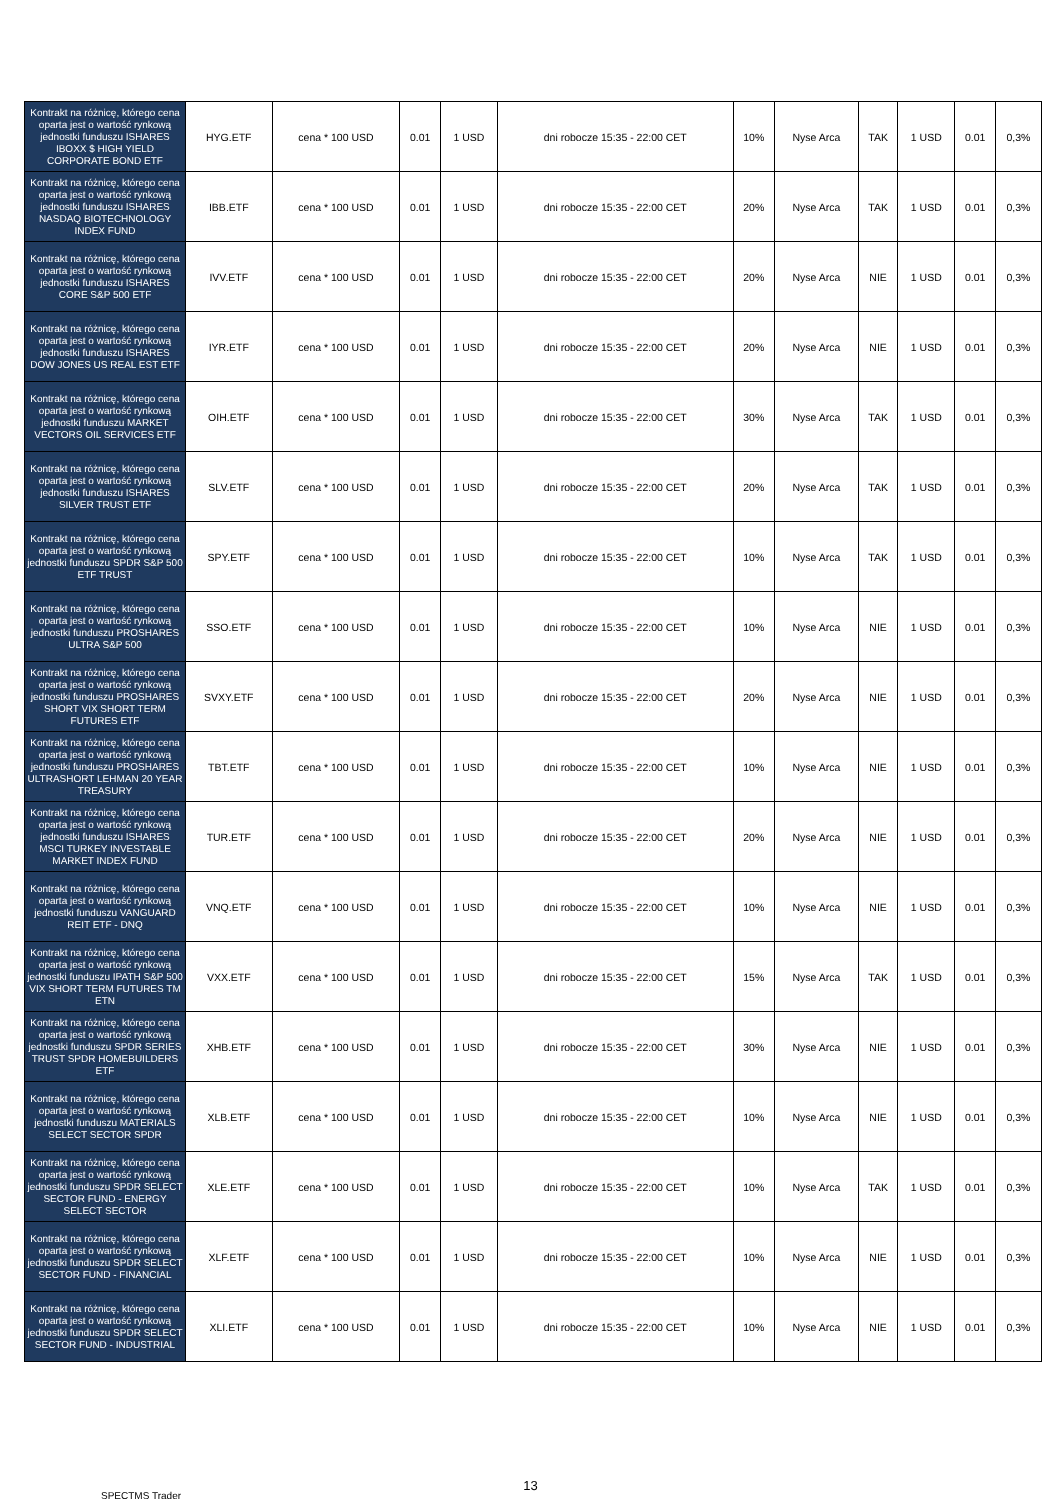| Kontrakt na różnicę, którego cena oparta jest o wartość rynkową jednostki funduszu ISHARES IBOXX $ HIGH YIELD CORPORATE BOND ETF | HYG.ETF | cena * 100 USD | 0.01 | 1 USD | dni robocze 15:35 - 22:00 CET | 10% | Nyse Arca | TAK | 1 USD | 0.01 | 0,3% |
| Kontrakt na różnicę, którego cena oparta jest o wartość rynkową jednostki funduszu ISHARES NASDAQ BIOTECHNOLOGY INDEX FUND | IBB.ETF | cena * 100 USD | 0.01 | 1 USD | dni robocze 15:35 - 22:00 CET | 20% | Nyse Arca | TAK | 1 USD | 0.01 | 0,3% |
| Kontrakt na różnicę, którego cena oparta jest o wartość rynkową jednostki funduszu ISHARES CORE S&P 500 ETF | IVV.ETF | cena * 100 USD | 0.01 | 1 USD | dni robocze 15:35 - 22:00 CET | 20% | Nyse Arca | NIE | 1 USD | 0.01 | 0,3% |
| Kontrakt na różnicę, którego cena oparta jest o wartość rynkową jednostki funduszu ISHARES DOW JONES US REAL EST ETF | IYR.ETF | cena * 100 USD | 0.01 | 1 USD | dni robocze 15:35 - 22:00 CET | 20% | Nyse Arca | NIE | 1 USD | 0.01 | 0,3% |
| Kontrakt na różnicę, którego cena oparta jest o wartość rynkową jednostki funduszu MARKET VECTORS OIL SERVICES ETF | OIH.ETF | cena * 100 USD | 0.01 | 1 USD | dni robocze 15:35 - 22:00 CET | 30% | Nyse Arca | TAK | 1 USD | 0.01 | 0,3% |
| Kontrakt na różnicę, którego cena oparta jest o wartość rynkową jednostki funduszu ISHARES SILVER TRUST ETF | SLV.ETF | cena * 100 USD | 0.01 | 1 USD | dni robocze 15:35 - 22:00 CET | 20% | Nyse Arca | TAK | 1 USD | 0.01 | 0,3% |
| Kontrakt na różnicę, którego cena oparta jest o wartość rynkową jednostki funduszu SPDR S&P 500 ETF TRUST | SPY.ETF | cena * 100 USD | 0.01 | 1 USD | dni robocze 15:35 - 22:00 CET | 10% | Nyse Arca | TAK | 1 USD | 0.01 | 0,3% |
| Kontrakt na różnicę, którego cena oparta jest o wartość rynkową jednostki funduszu PROSHARES ULTRA S&P 500 | SSO.ETF | cena * 100 USD | 0.01 | 1 USD | dni robocze 15:35 - 22:00 CET | 10% | Nyse Arca | NIE | 1 USD | 0.01 | 0,3% |
| Kontrakt na różnicę, którego cena oparta jest o wartość rynkową jednostki funduszu PROSHARES SHORT VIX SHORT TERM FUTURES ETF | SVXY.ETF | cena * 100 USD | 0.01 | 1 USD | dni robocze 15:35 - 22:00 CET | 20% | Nyse Arca | NIE | 1 USD | 0.01 | 0,3% |
| Kontrakt na różnicę, którego cena oparta jest o wartość rynkową jednostki funduszu PROSHARES ULTRASHORT LEHMAN 20 YEAR TREASURY | TBT.ETF | cena * 100 USD | 0.01 | 1 USD | dni robocze 15:35 - 22:00 CET | 10% | Nyse Arca | NIE | 1 USD | 0.01 | 0,3% |
| Kontrakt na różnicę, którego cena oparta jest o wartość rynkową jednostki funduszu ISHARES MSCI TURKEY INVESTABLE MARKET INDEX FUND | TUR.ETF | cena * 100 USD | 0.01 | 1 USD | dni robocze 15:35 - 22:00 CET | 20% | Nyse Arca | NIE | 1 USD | 0.01 | 0,3% |
| Kontrakt na różnicę, którego cena oparta jest o wartość rynkową jednostki funduszu VANGUARD REIT ETF - DNQ | VNQ.ETF | cena * 100 USD | 0.01 | 1 USD | dni robocze 15:35 - 22:00 CET | 10% | Nyse Arca | NIE | 1 USD | 0.01 | 0,3% |
| Kontrakt na różnicę, którego cena oparta jest o wartość rynkową jednostki funduszu IPATH S&P 500 VIX SHORT TERM FUTURES TM ETN | VXX.ETF | cena * 100 USD | 0.01 | 1 USD | dni robocze 15:35 - 22:00 CET | 15% | Nyse Arca | TAK | 1 USD | 0.01 | 0,3% |
| Kontrakt na różnicę, którego cena oparta jest o wartość rynkową jednostki funduszu SPDR SERIES TRUST SPDR HOMEBUILDERS ETF | XHB.ETF | cena * 100 USD | 0.01 | 1 USD | dni robocze 15:35 - 22:00 CET | 30% | Nyse Arca | NIE | 1 USD | 0.01 | 0,3% |
| Kontrakt na różnicę, którego cena oparta jest o wartość rynkową jednostki funduszu MATERIALS SELECT SECTOR SPDR | XLB.ETF | cena * 100 USD | 0.01 | 1 USD | dni robocze 15:35 - 22:00 CET | 10% | Nyse Arca | NIE | 1 USD | 0.01 | 0,3% |
| Kontrakt na różnicę, którego cena oparta jest o wartość rynkową jednostki funduszu SPDR SELECT SECTOR FUND - ENERGY SELECT SECTOR | XLE.ETF | cena * 100 USD | 0.01 | 1 USD | dni robocze 15:35 - 22:00 CET | 10% | Nyse Arca | TAK | 1 USD | 0.01 | 0,3% |
| Kontrakt na różnicę, którego cena oparta jest o wartość rynkową jednostki funduszu SPDR SELECT SECTOR FUND - FINANCIAL | XLF.ETF | cena * 100 USD | 0.01 | 1 USD | dni robocze 15:35 - 22:00 CET | 10% | Nyse Arca | NIE | 1 USD | 0.01 | 0,3% |
| Kontrakt na różnicę, którego cena oparta jest o wartość rynkową jednostki funduszu SPDR SELECT SECTOR FUND - INDUSTRIAL | XLI.ETF | cena * 100 USD | 0.01 | 1 USD | dni robocze 15:35 - 22:00 CET | 10% | Nyse Arca | NIE | 1 USD | 0.01 | 0,3% |
13
SPECTMS Trader